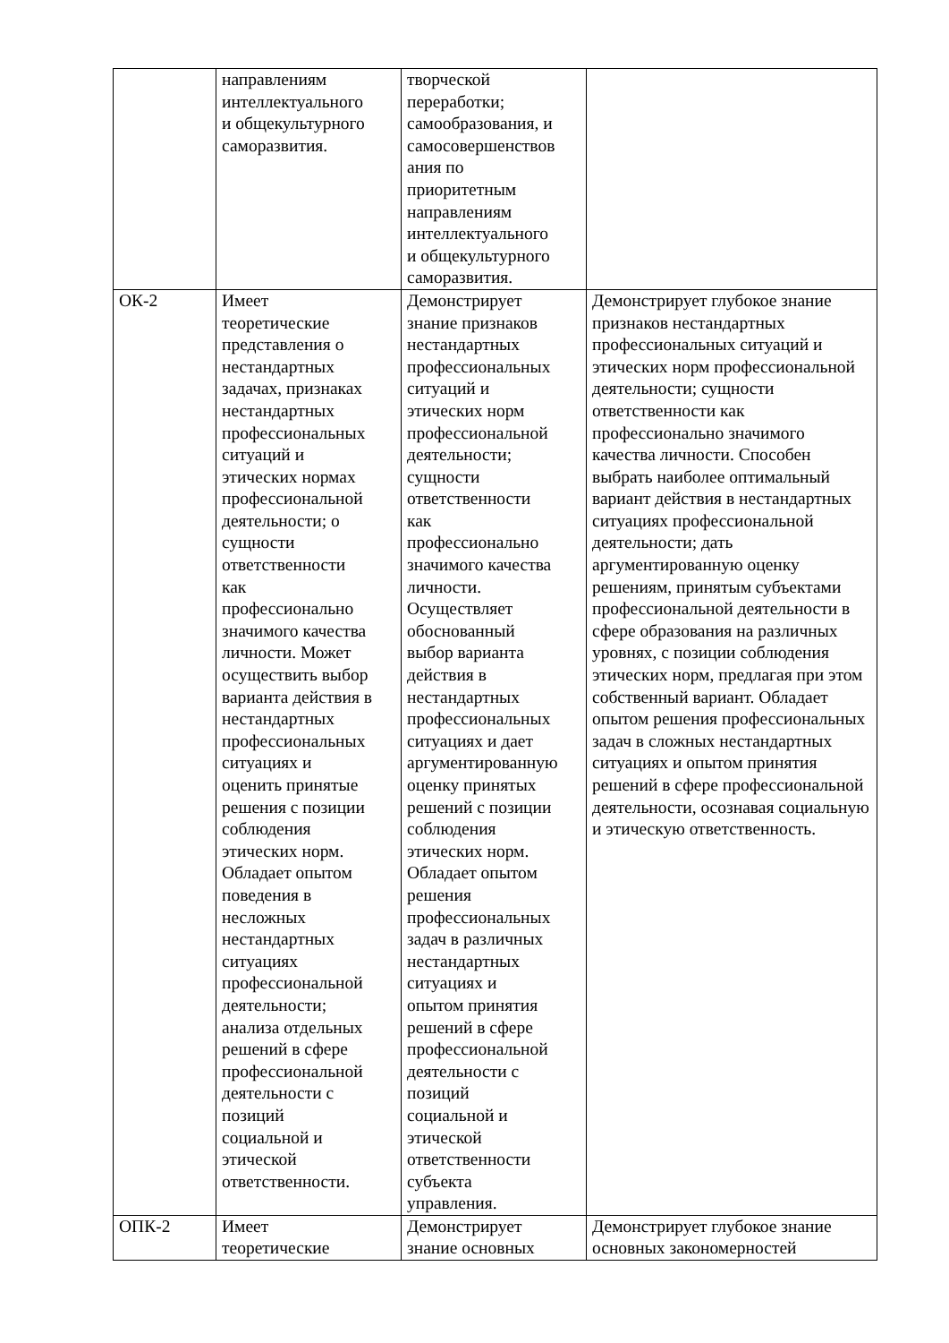| | направлениям интеллектуального и общекультурного саморазвития. | творческой переработки; самообразования, и самосовершенствов ания по приоритетным направлениям интеллектуального и общекультурного саморазвития. | |
| ОК-2 | Имеет теоретические представления о нестандартных задачах, признаках нестандартных профессиональных ситуаций и этических нормах профессиональной деятельности; о сущности ответственности как профессионально значимого качества личности. Может осуществить выбор варианта действия в нестандартных профессиональных ситуациях и оценить принятые решения с позиции соблюдения этических норм. Обладает опытом поведения в несложных нестандартных ситуациях профессиональной деятельности; анализа отдельных решений в сфере профессиональной деятельности с позиций социальной и этической ответственности. | Демонстрирует знание признаков нестандартных профессиональных ситуаций и этических норм профессиональной деятельности; сущности ответственности как профессионально значимого качества личности. Осуществляет обоснованный выбор варианта действия в нестандартных профессиональных ситуациях и дает аргументированную оценку принятых решений с позиции соблюдения этических норм. Обладает опытом решения профессиональных задач в различных нестандартных ситуациях и опытом принятия решений в сфере профессиональной деятельности с позиций социальной и этической ответственности субъекта управления. | Демонстрирует глубокое знание признаков нестандартных профессиональных ситуаций и этических норм профессиональной деятельности; сущности ответственности как профессионально значимого качества личности. Способен выбрать наиболее оптимальный вариант действия в нестандартных ситуациях профессиональной деятельности; дать аргументированную оценку решениям, принятым субъектами профессиональной деятельности в сфере образования на различных уровнях, с позиции соблюдения этических норм, предлагая при этом собственный вариант. Обладает опытом решения профессиональных задач в сложных нестандартных ситуациях и опытом принятия решений в сфере профессиональной деятельности, осознавая социальную и этическую ответственность. |
| ОПК-2 | Имеет теоретические | Демонстрирует знание основных | Демонстрирует глубокое знание основных закономерностей |